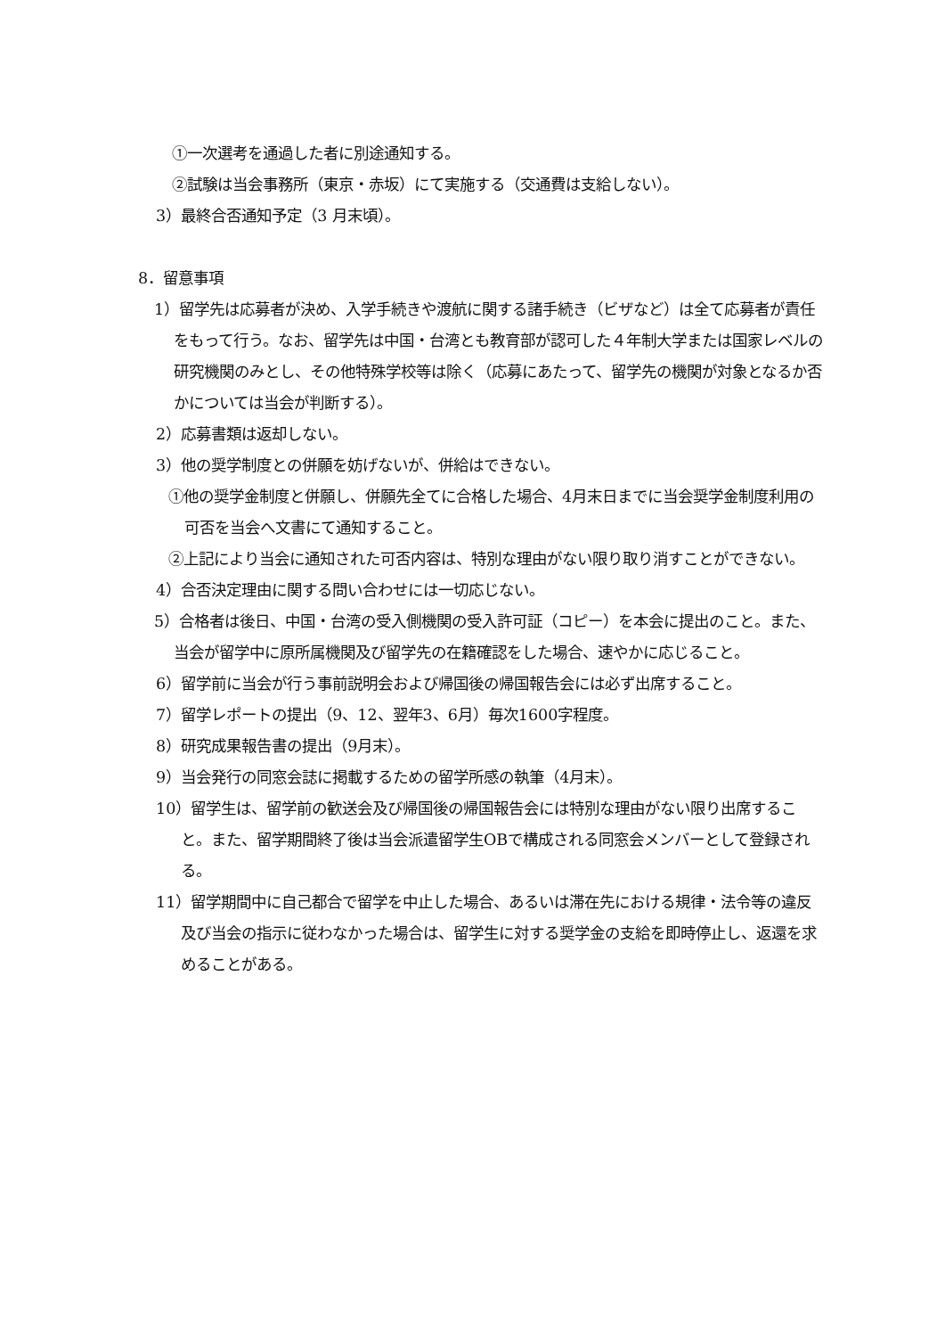①一次選考を通過した者に別途通知する。
②試験は当会事務所（東京・赤坂）にて実施する（交通費は支給しない）。
3）最終合否通知予定（3 月末頃）。
8．留意事項
1）留学先は応募者が決め、入学手続きや渡航に関する諸手続き（ビザなど）は全て応募者が責任をもって行う。なお、留学先は中国・台湾とも教育部が認可した４年制大学または国家レベルの研究機関のみとし、その他特殊学校等は除く（応募にあたって、留学先の機関が対象となるか否かについては当会が判断する）。
2）応募書類は返却しない。
3）他の奨学制度との併願を妨げないが、併給はできない。
①他の奨学金制度と併願し、併願先全てに合格した場合、4月末日までに当会奨学金制度利用の可否を当会へ文書にて通知すること。
②上記により当会に通知された可否内容は、特別な理由がない限り取り消すことができない。
4）合否決定理由に関する問い合わせには一切応じない。
5）合格者は後日、中国・台湾の受入側機関の受入許可証（コピー）を本会に提出のこと。また、当会が留学中に原所属機関及び留学先の在籍確認をした場合、速やかに応じること。
6）留学前に当会が行う事前説明会および帰国後の帰国報告会には必ず出席すること。
7）留学レポートの提出（9、12、翌年3、6月）毎次1600字程度。
8）研究成果報告書の提出（9月末）。
9）当会発行の同窓会誌に掲載するための留学所感の執筆（4月末）。
10）留学生は、留学前の歓送会及び帰国後の帰国報告会には特別な理由がない限り出席すること。また、留学期間終了後は当会派遣留学生OBで構成される同窓会メンバーとして登録される。
11）留学期間中に自己都合で留学を中止した場合、あるいは滞在先における規律・法令等の違反及び当会の指示に従わなかった場合は、留学生に対する奨学金の支給を即時停止し、返還を求めることがある。